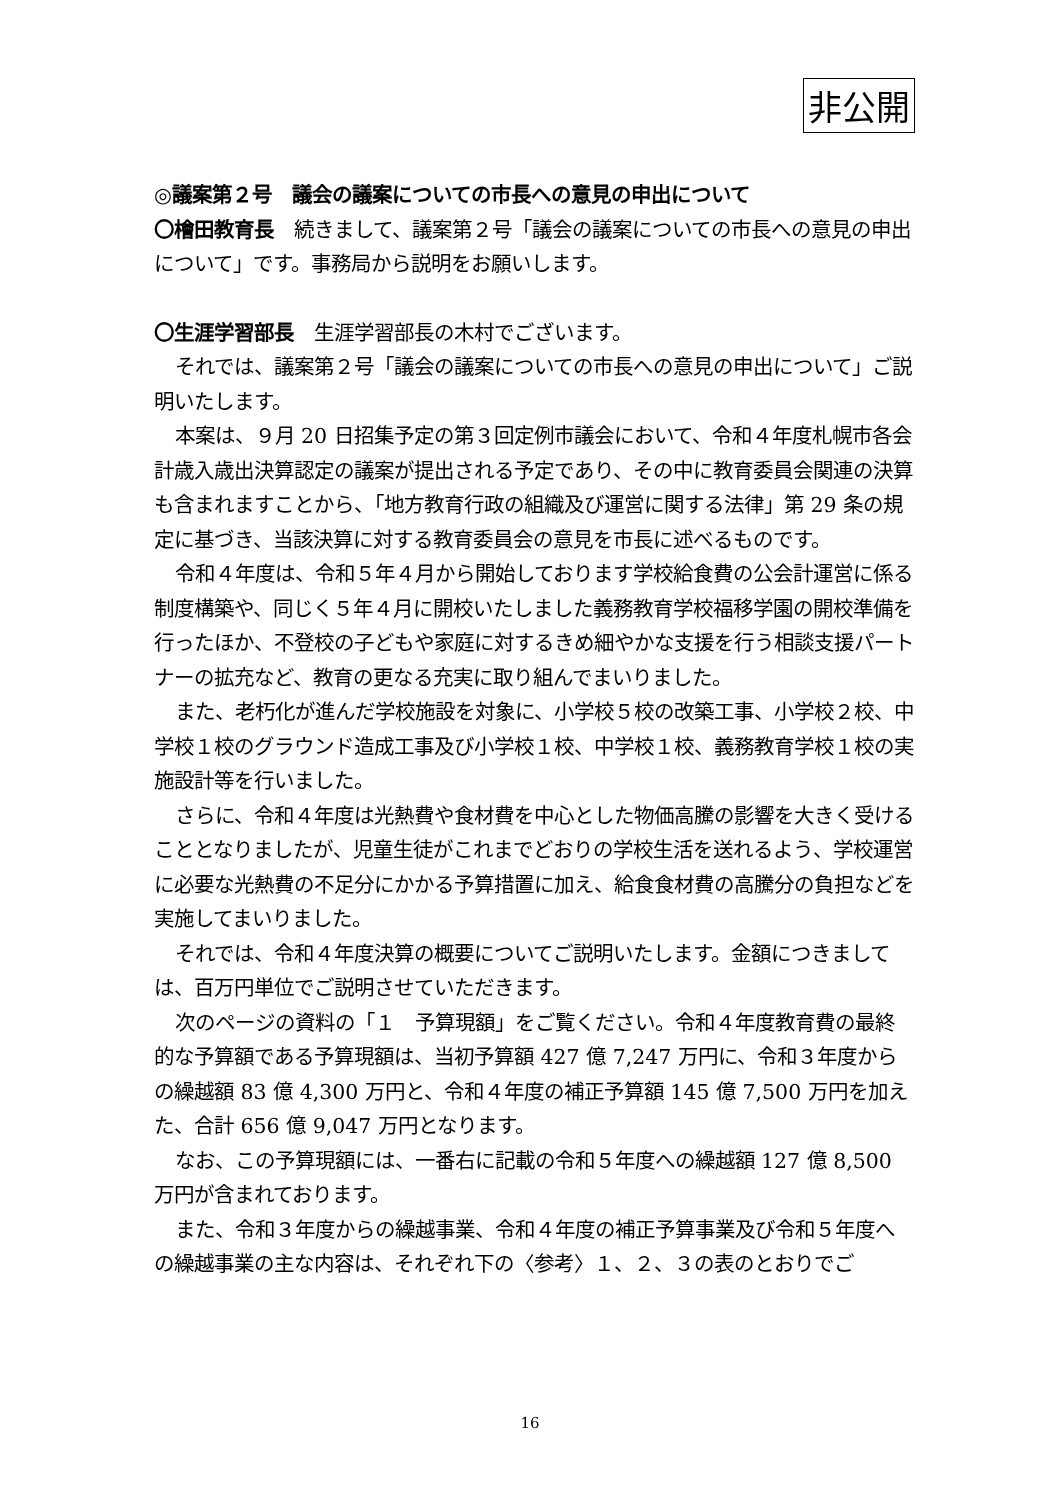非公開
◎議案第２号　議会の議案についての市長への意見の申出について
〇檜田教育長　続きまして、議案第２号「議会の議案についての市長への意見の申出について」です。事務局から説明をお願いします。
〇生涯学習部長　生涯学習部長の木村でございます。
それでは、議案第２号「議会の議案についての市長への意見の申出について」ご説明いたします。
本案は、９月 20 日招集予定の第３回定例市議会において、令和４年度札幌市各会計歳入歳出決算認定の議案が提出される予定であり、その中に教育委員会関連の決算も含まれますことから、「地方教育行政の組織及び運営に関する法律」第 29 条の規定に基づき、当該決算に対する教育委員会の意見を市長に述べるものです。
令和４年度は、令和５年４月から開始しております学校給食費の公会計運営に係る制度構築や、同じく５年４月に開校いたしました義務教育学校福移学園の開校準備を行ったほか、不登校の子どもや家庭に対するきめ細やかな支援を行う相談支援パートナーの拡充など、教育の更なる充実に取り組んでまいりました。
また、老朽化が進んだ学校施設を対象に、小学校５校の改築工事、小学校２校、中学校１校のグラウンド造成工事及び小学校１校、中学校１校、義務教育学校１校の実施設計等を行いました。
さらに、令和４年度は光熱費や食材費を中心とした物価高騰の影響を大きく受けることとなりましたが、児童生徒がこれまでどおりの学校生活を送れるよう、学校運営に必要な光熱費の不足分にかかる予算措置に加え、給食食材費の高騰分の負担などを実施してまいりました。
それでは、令和４年度決算の概要についてご説明いたします。金額につきましては、百万円単位でご説明させていただきます。
次のページの資料の「１　予算現額」をご覧ください。令和４年度教育費の最終的な予算額である予算現額は、当初予算額 427 億 7,247 万円に、令和３年度からの繰越額 83 億 4,300 万円と、令和４年度の補正予算額 145 億 7,500 万円を加えた、合計 656 億 9,047 万円となります。
なお、この予算現額には、一番右に記載の令和５年度への繰越額 127 億 8,500 万円が含まれております。
また、令和３年度からの繰越事業、令和４年度の補正予算事業及び令和５年度への繰越事業の主な内容は、それぞれ下の〈参考〉１、２、３の表のとおりでご
16